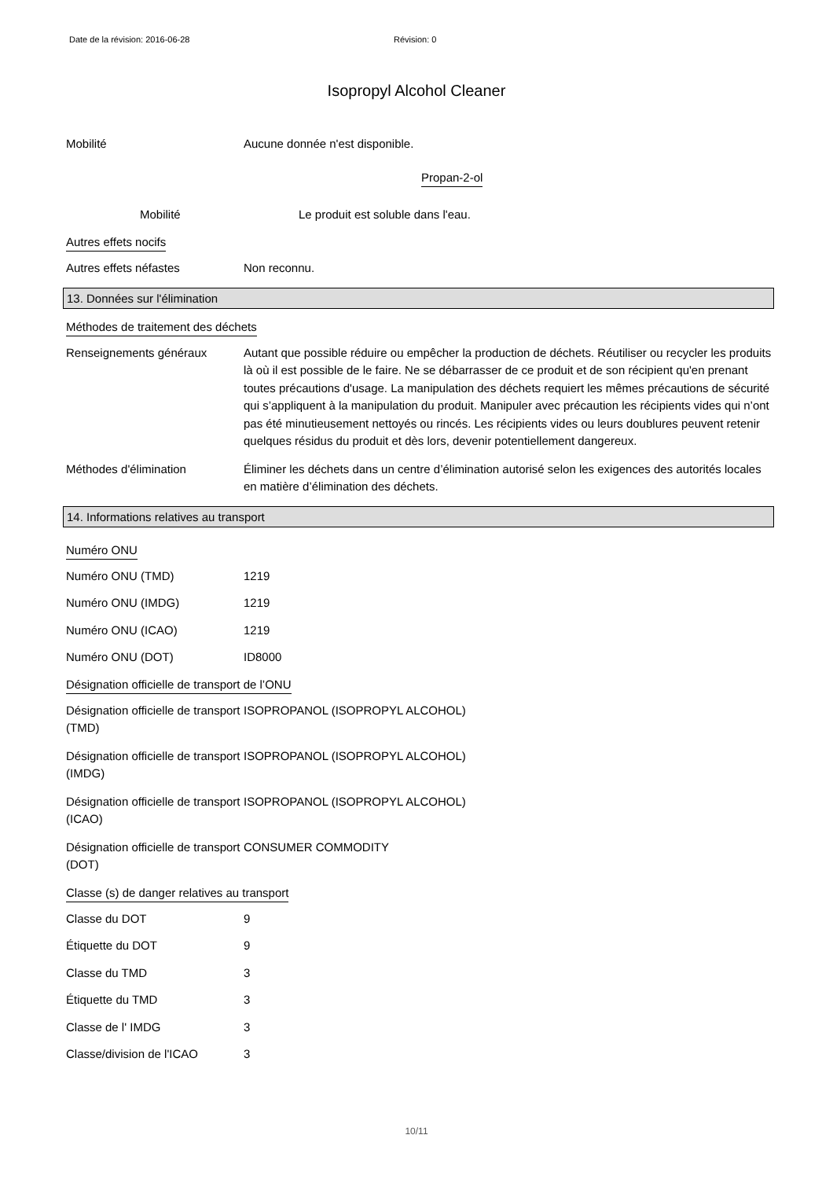Date de la révision: 2016-06-28 Révision: 0
Isopropyl Alcohol Cleaner
Mobilité Aucune donnée n'est disponible.
Propan-2-ol
Mobilité Le produit est soluble dans l'eau.
Autres effets nocifs
Autres effets néfastes Non reconnu.
13. Données sur l'élimination
Méthodes de traitement des déchets
Renseignements généraux Autant que possible réduire ou empêcher la production de déchets. Réutiliser ou recycler les produits là où il est possible de le faire. Ne se débarrasser de ce produit et de son récipient qu'en prenant toutes précautions d'usage. La manipulation des déchets requiert les mêmes précautions de sécurité qui s’appliquent à la manipulation du produit. Manipuler avec précaution les récipients vides qui n’ont pas été minutieusement nettoyés ou rincés. Les récipients vides ou leurs doublures peuvent retenir quelques résidus du produit et dès lors, devenir potentiellement dangereux.
Méthodes d'élimination Éliminer les déchets dans un centre d’élimination autorisé selon les exigences des autorités locales en matière d’élimination des déchets.
14. Informations relatives au transport
Numéro ONU
Numéro ONU (TMD) 1219
Numéro ONU (IMDG) 1219
Numéro ONU (ICAO) 1219
Numéro ONU (DOT) ID8000
Désignation officielle de transport de l’ONU
Désignation officielle de transport (TMD)
ISOPROPANOL (ISOPROPYL ALCOHOL)
Désignation officielle de transport (IMDG)
ISOPROPANOL (ISOPROPYL ALCOHOL)
Désignation officielle de transport (ICAO)
ISOPROPANOL (ISOPROPYL ALCOHOL)
Désignation officielle de transport (DOT)
CONSUMER COMMODITY
Classe (s) de danger relatives au transport
Classe du DOT 9
Étiquette du DOT 9
Classe du TMD 3
Étiquette du TMD 3
Classe de l' IMDG 3
Classe/division de l'ICAO 3
10/11